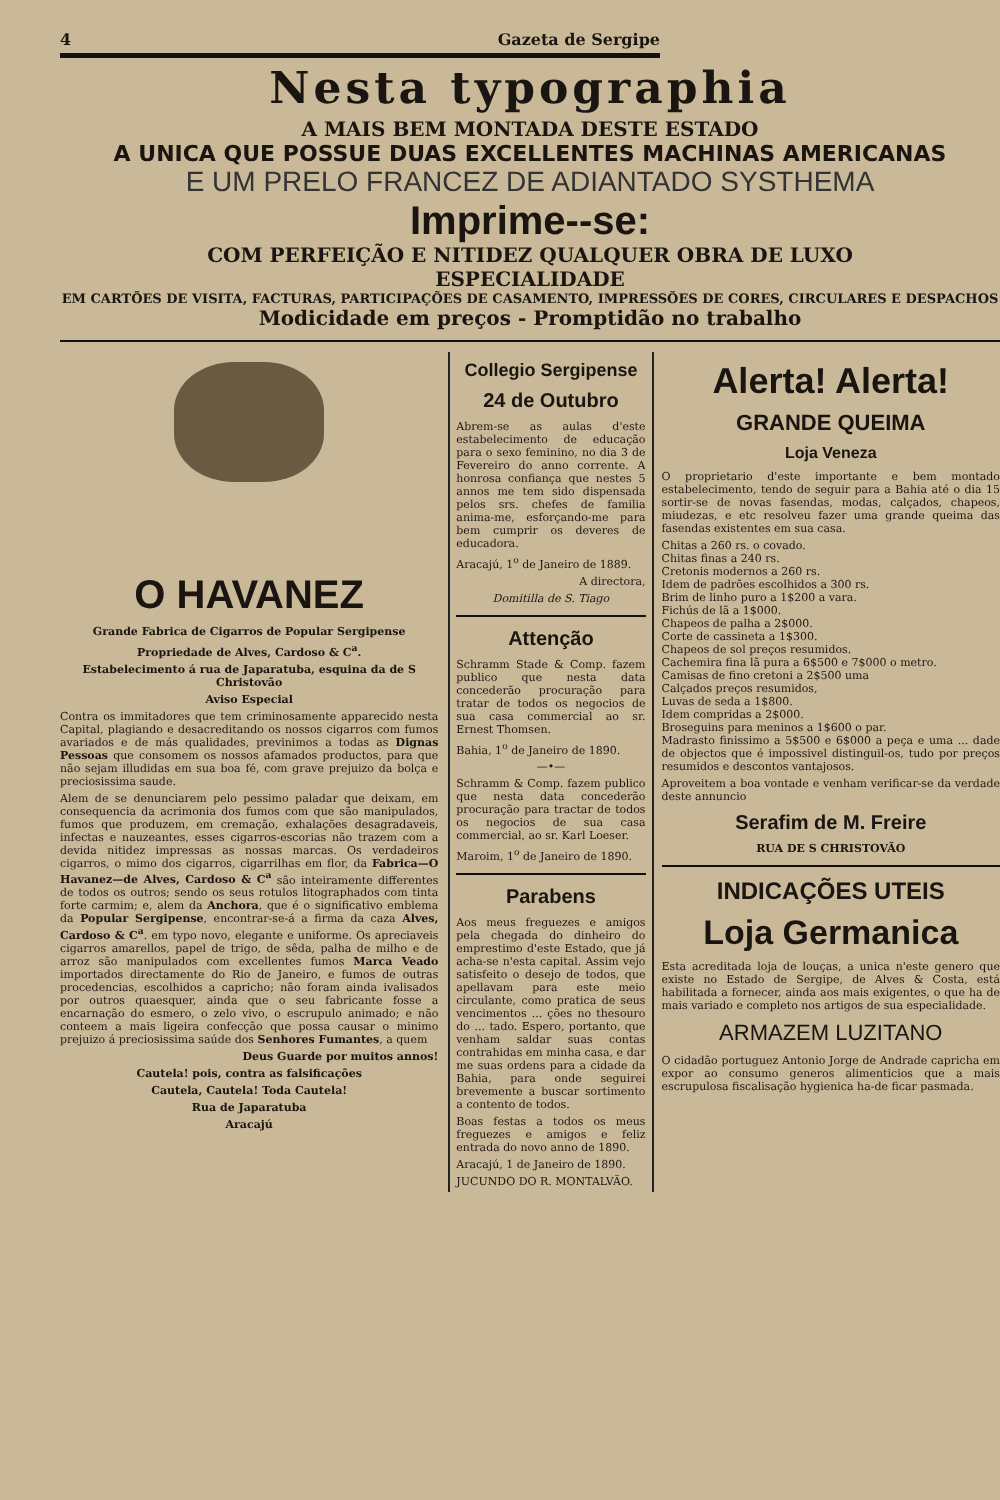4 Gazeta de Sergipe
Nesta typographia
A MAIS BEM MONTADA DESTE ESTADO
A UNICA QUE POSSUE DUAS EXCELLENTES MACHINAS AMERICANAS
E UM PRELO FRANCEZ DE ADIANTADO SYSTHEMA
Imprime--se:
COM PERFEIÇÃO E NITIDEZ QUALQUER OBRA DE LUXO
ESPECIALIDADE
EM CARTÕES DE VISITA, FACTURAS, PARTICIPAÇÕES DE CASAMENTO, IMPRESSÕES DE CORES, CIRCULARES E DESPACHOS
Modicidade em preços - Promptidão no trabalho
O HAVANEZ
Grande Fabrica de Cigarros de Popular Sergipense
Propriedade de Alves, Cardoso & C<sup>a</sup>.
Estabelecimento á rua de Japaratuba, esquina da de S Christovão
Aviso Especial
Contra os immitadores que tem criminosamente apparecido nesta Capital, plagiando e desacreditando os nossos cigarros com fumos avariados e de más qualidades, previnimos a todas as Dignas Pessoas que consomem os nossos afamados productos, para que não sejam illudidas em sua boa fé, com grave prejuizo da bolça e preciosissima saude.
Alem de se denunciarem pelo pessimo paladar que deixam, em consequencia da acrimonia dos fumos com que são manipulados, fumos que produzem, em cremação, exhalações desagradaveis, infectas e nauzeantes, esses cigarros-escorias não trazem com a devida nitidez impressas as nossas marcas. Os verdadeiros cigarros, o mimo dos cigarros, cigarrilhas em flor, da Fabrica—O Havanez—de Alves, Cardoso & C<sup>a</sup> são inteiramente differentes de todos os outros; sendo os seus rotulos litographados com tinta forte carmim; e, alem da Anchora, que é o significativo emblema da Popular Sergipense, encontrar-se-á a firma da caza Alves, Cardoso & C<sup>a</sup>. em typo novo, elegante e uniforme. Os apreciaveis cigarros amarellos, papel de trigo, de sêda, palha de milho e de arroz são manipulados com excellentes fumos Marca Veado importados directamente do Rio de Janeiro, e fumos de outras procedencias, escolhidos a capricho; não foram ainda ivalisados por outros quaesquer, ainda que o seu fabricante fosse a encarnação do esmero, o zelo vivo, o escrupulo animado; e não conteem a mais ligeira confecção que possa causar o minimo prejuizo á preciosissima saúde dos Senhores Fumantes, a quem
Deus Guarde por muitos annos!
Cautela! pois, contra as falsificações
Cautela, Cautela! Toda Cautela!
Rua de Japaratuba
Aracajú
Collegio Sergipense
24 de Outubro
Abrem-se as aulas d'este estabelecimento de educação para o sexo feminino, no dia 3 de Fevereiro do anno corrente. A honrosa confiança que nestes 5 annos me tem sido dispensada pelos srs. chefes de familia anima-me, esforçando-me para bem cumprir os deveres de educadora.
Aracajú, 1<sup>o</sup> de Janeiro de 1889.
A directora,
Domitilla de S. Tiago
Attenção
Schramm Stade & Comp. fazem publico que nesta data concederão procuração para tratar de todos os negocios de sua casa commercial ao sr. Ernest Thomsen.
Bahia, 1<sup>o</sup> de Janeiro de 1890.
—•—
Schramm & Comp. fazem publico que nesta data concederão procuração para tractar de todos os negocios de sua casa commercial, ao sr. Karl Loeser.
Maroim, 1<sup>o</sup> de Janeiro de 1890.
Parabens
Aos meus freguezes e amigos pela chegada do dinheiro do emprestimo d'este Estado, que já acha-se n'esta capital. Assim vejo satisfeito o desejo de todos, que apellavam para este meio circulante, como pratica de seus vencimentos ... ções no thesouro do ... tado. Espero, portanto, que venham saldar suas contas contrahidas em minha casa, e dar me suas ordens para a cidade da Bahia, para onde seguirei brevemente a buscar sortimento a contento de todos.
Boas festas a todos os meus freguezes e amigos e feliz entrada do novo anno de 1890.
Aracajú, 1 de Janeiro de 1890.
JUCUNDO DO R. MONTALVÃO.
Alerta! Alerta!
GRANDE QUEIMA
Loja Veneza
O proprietario d'este importante e bem montado estabelecimento, tendo de seguir para a Bahia até o dia 15 sortir-se de novas fasendas, modas, calçados, chapeos, miudezas, e etc resolveu fazer uma grande queima das fasendas existentes em sua casa.
Chitas a 260 rs. o covado.
Chitas finas a 240 rs.
Cretonis modernos a 260 rs.
Idem de padrões escolhidos a 300 rs.
Brim de linho puro a 1$200 a vara.
Fichús de lã a 1$000.
Chapeos de palha a 2$000.
Corte de cassineta a 1$300.
Chapeos de sol preços resumidos.
Cachemira fina lã pura a 6$500 e 7$000 o metro.
Camisas de fino cretoni a 2$500 uma
Calçados preços resumidos,
Luvas de seda a 1$800.
Idem compridas a 2$000.
Broseguins para meninos a 1$600 o par.
Madrasto finissimo a 5$500 e 6$000 a peça e uma ... dade de objectos que é impossivel distinguil-os, tudo por preços resumidos e descontos vantajosos.
Aproveitem a boa vontade e venham verificar-se da verdade deste annuncio
Serafim de M. Freire
RUA DE S CHRISTOVÃO
INDICAÇÕES UTEIS
Loja Germanica
Esta acreditada loja de louças, a unica n'este genero que existe no Estado de Sergipe, de Alves & Costa, está habilitada a fornecer, ainda aos mais exigentes, o que ha de mais variado e completo nos artigos de sua especialidade.
ARMAZEM LUZITANO
O cidadão portuguez Antonio Jorge de Andrade capricha em expor ao consumo generos alimenticios que a mais escrupulosa fiscalisação hygienica ha-de ficar pasmada.